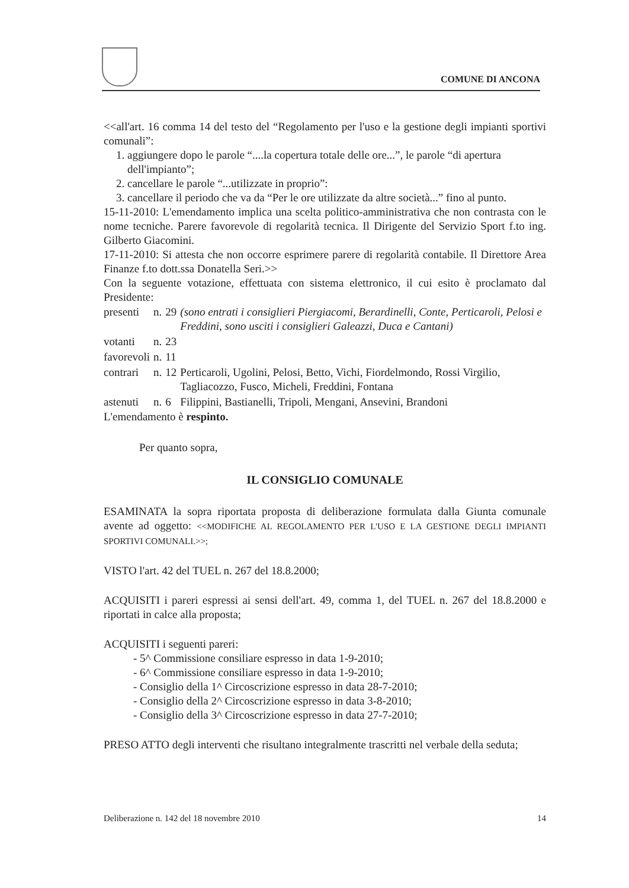COMUNE DI ANCONA
<<all'art. 16 comma 14 del testo del “Regolamento per l'uso e la gestione degli impianti sportivi comunali”:
1. aggiungere dopo le parole “....la copertura totale delle ore...”, le parole “di apertura dell'impianto”;
2. cancellare le parole “...utilizzate in proprio”:
3. cancellare il periodo che va da “Per le ore utilizzate da altre società...” fino al punto.
15-11-2010: L'emendamento implica una scelta politico-amministrativa che non contrasta con le nome tecniche. Parere favorevole di regolarità tecnica. Il Dirigente del Servizio Sport f.to ing. Gilberto Giacomini.
17-11-2010: Si attesta che non occorre esprimere parere di regolarità contabile. Il Direttore Area Finanze f.to dott.ssa Donatella Seri.>>
Con la seguente votazione, effettuata con sistema elettronico, il cui esito è proclamato dal Presidente:
| presenti | n. | 29 | (sono entrati i consiglieri Piergiacomi, Berardinelli, Conte, Perticaroli, Pelosi e Freddini, sono usciti i consiglieri Galeazzi, Duca e Cantani) |
| votanti | n. | 23 | |
| favorevoli | n. | 11 | |
| contrari | n. | 12 | Perticaroli, Ugolini, Pelosi, Betto, Vichi, Fiordelmondo, Rossi Virgilio, Tagliacozzo, Fusco, Micheli, Freddini, Fontana |
| astenuti | n. | 6 | Filippini, Bastianelli, Tripoli, Mengani, Ansevini, Brandoni |
L'emendamento è respinto.
Per quanto sopra,
IL CONSIGLIO COMUNALE
ESAMINATA la sopra riportata proposta di deliberazione formulata dalla Giunta comunale avente ad oggetto: <<MODIFICHE AL REGOLAMENTO PER L'USO E LA GESTIONE DEGLI IMPIANTI SPORTIVI COMUNALI.>>;
VISTO l'art. 42 del TUEL n. 267 del 18.8.2000;
ACQUISITI i pareri espressi ai sensi dell'art. 49, comma 1, del TUEL n. 267 del 18.8.2000 e riportati in calce alla proposta;
ACQUISITI i seguenti pareri:
- 5^ Commissione consiliare espresso in data 1-9-2010;
- 6^ Commissione consiliare espresso in data 1-9-2010;
- Consiglio della 1^ Circoscrizione espresso in data 28-7-2010;
- Consiglio della 2^ Circoscrizione espresso in data 3-8-2010;
- Consiglio della 3^ Circoscrizione espresso in data 27-7-2010;
PRESO ATTO degli interventi che risultano integralmente trascritti nel verbale della seduta;
Deliberazione n. 142 del 18 novembre 2010 14